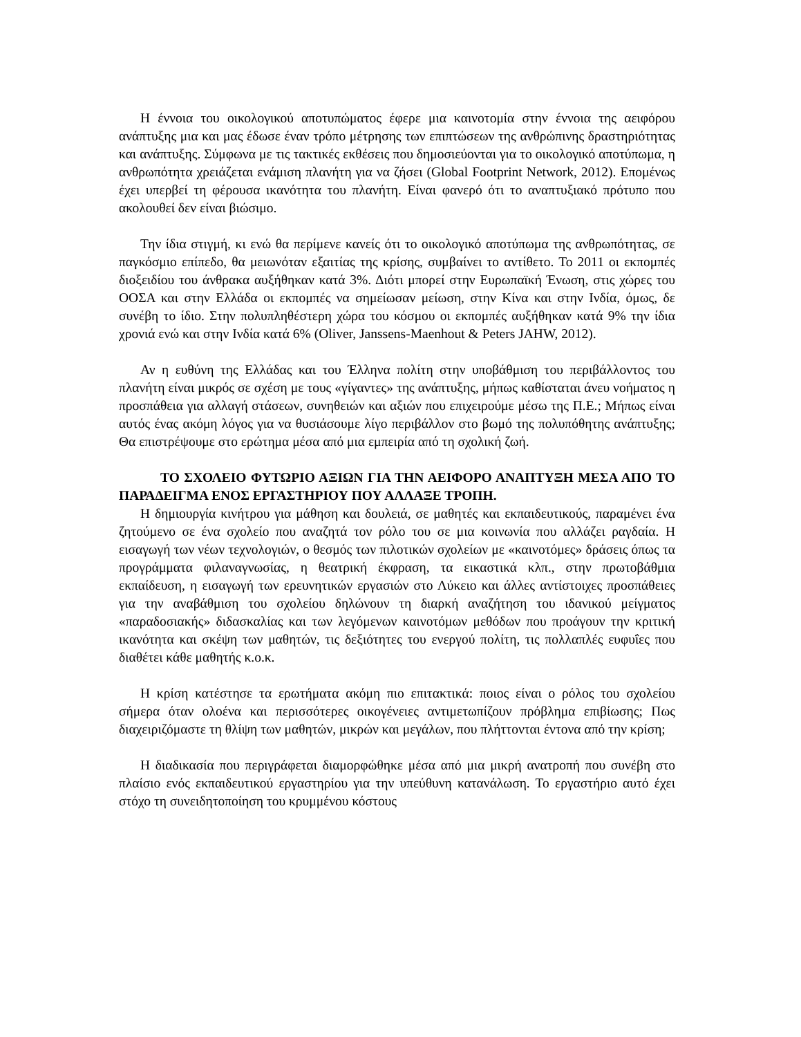Η έννοια του οικολογικού αποτυπώματος έφερε μια καινοτομία στην έννοια της αειφόρου ανάπτυξης μια και μας έδωσε έναν τρόπο μέτρησης των επιπτώσεων της ανθρώπινης δραστηριότητας και ανάπτυξης. Σύμφωνα με τις τακτικές εκθέσεις που δημοσιεύονται για το οικολογικό αποτύπωμα, η ανθρωπότητα χρειάζεται ενάμιση πλανήτη για να ζήσει (Global Footprint Network, 2012). Επομένως έχει υπερβεί τη φέρουσα ικανότητα του πλανήτη. Είναι φανερό ότι το αναπτυξιακό πρότυπο που ακολουθεί δεν είναι βιώσιμο.
Την ίδια στιγμή, κι ενώ θα περίμενε κανείς ότι το οικολογικό αποτύπωμα της ανθρωπότητας, σε παγκόσμιο επίπεδο, θα μειωνόταν εξαιτίας της κρίσης, συμβαίνει το αντίθετο. Το 2011 οι εκπομπές διοξειδίου του άνθρακα αυξήθηκαν κατά 3%. Διότι μπορεί στην Ευρωπαϊκή Ένωση, στις χώρες του ΟΟΣΑ και στην Ελλάδα οι εκπομπές να σημείωσαν μείωση, στην Κίνα και στην Ινδία, όμως, δε συνέβη το ίδιο. Στην πολυπληθέστερη χώρα του κόσμου οι εκπομπές αυξήθηκαν κατά 9% την ίδια χρονιά ενώ και στην Ινδία κατά 6% (Oliver, Janssens-Maenhout & Peters JAHW, 2012).
Αν η ευθύνη της Ελλάδας και του Έλληνα πολίτη στην υποβάθμιση του περιβάλλοντος του πλανήτη είναι μικρός σε σχέση με τους «γίγαντες» της ανάπτυξης, μήπως καθίσταται άνευ νοήματος η προσπάθεια για αλλαγή στάσεων, συνηθειών και αξιών που επιχειρούμε μέσω της Π.Ε.; Μήπως είναι αυτός ένας ακόμη λόγος για να θυσιάσουμε λίγο περιβάλλον στο βωμό της πολυπόθητης ανάπτυξης; Θα επιστρέψουμε στο ερώτημα μέσα από μια εμπειρία από τη σχολική ζωή.
ΤΟ ΣΧΟΛΕΙΟ ΦΥΤΩΡΙΟ ΑΞΙΩΝ ΓΙΑ ΤΗΝ ΑΕΙΦΟΡΟ ΑΝΑΠΤΥΞΗ ΜΕΣΑ ΑΠΟ ΤΟ ΠΑΡΑΔΕΙΓΜΑ ΕΝΟΣ ΕΡΓΑΣΤΗΡΙΟΥ ΠΟΥ ΑΛΛΑΞΕ ΤΡΟΠΗ.
Η δημιουργία κινήτρου για μάθηση και δουλειά, σε μαθητές και εκπαιδευτικούς, παραμένει ένα ζητούμενο σε ένα σχολείο που αναζητά τον ρόλο του σε μια κοινωνία που αλλάζει ραγδαία. Η εισαγωγή των νέων τεχνολογιών, ο θεσμός των πιλοτικών σχολείων με «καινοτόμες» δράσεις όπως τα προγράμματα φιλαναγνωσίας, η θεατρική έκφραση, τα εικαστικά κλπ., στην πρωτοβάθμια εκπαίδευση, η εισαγωγή των ερευνητικών εργασιών στο Λύκειο και άλλες αντίστοιχες προσπάθειες για την αναβάθμιση του σχολείου δηλώνουν τη διαρκή αναζήτηση του ιδανικού μείγματος «παραδοσιακής» διδασκαλίας και των λεγόμενων καινοτόμων μεθόδων που προάγουν την κριτική ικανότητα και σκέψη των μαθητών, τις δεξιότητες του ενεργού πολίτη, τις πολλαπλές ευφυΐες που διαθέτει κάθε μαθητής κ.ο.κ.
Η κρίση κατέστησε τα ερωτήματα ακόμη πιο επιτακτικά: ποιος είναι ο ρόλος του σχολείου σήμερα όταν ολοένα και περισσότερες οικογένειες αντιμετωπίζουν πρόβλημα επιβίωσης; Πως διαχειριζόμαστε τη θλίψη των μαθητών, μικρών και μεγάλων, που πλήττονται έντονα από την κρίση;
Η διαδικασία που περιγράφεται διαμορφώθηκε μέσα από μια μικρή ανατροπή που συνέβη στο πλαίσιο ενός εκπαιδευτικού εργαστηρίου για την υπεύθυνη κατανάλωση. Το εργαστήριο αυτό έχει στόχο τη συνειδητοποίηση του κρυμμένου κόστους